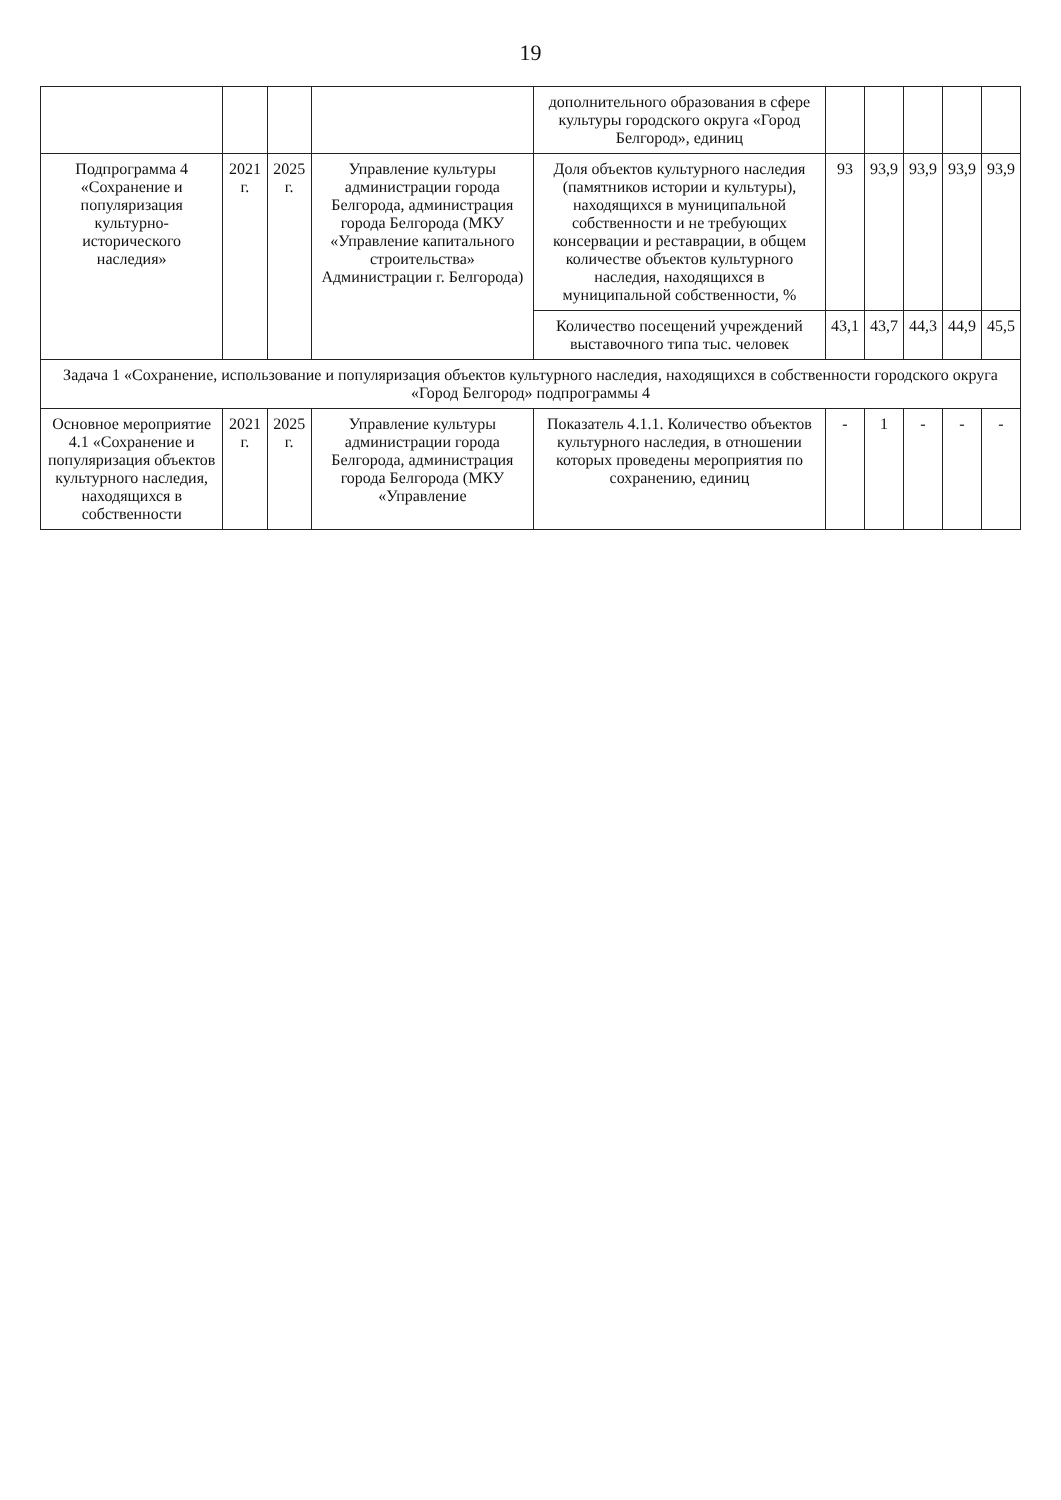19
| | | | | дополнительного образования в сфере культуры городского округа «Город Белгород», единиц | | | | | |
| Подпрограмма 4 «Сохранение и популяризация культурно-исторического наследия» | 2021 г. | 2025 г. | Управление культуры администрации города Белгорода, администрация города Белгорода (МКУ «Управление капитального строительства» Администрации г. Белгорода) | Доля объектов культурного наследия (памятников истории и культуры), находящихся в муниципальной собственности и не требующих консервации и реставрации, в общем количестве объектов культурного наследия, находящихся в муниципальной собственности, % | 93 | 93,9 | 93,9 | 93,9 | 93,9 |
| | | | | Количество посещений учреждений выставочного типа тыс. человек | 43,1 | 43,7 | 44,3 | 44,9 | 45,5 |
| Задача 1 «Сохранение, использование и популяризация объектов культурного наследия, находящихся в собственности городского округа «Город Белгород» подпрограммы 4 | | | | | | | | | |
| Основное мероприятие 4.1 «Сохранение и популяризация объектов культурного наследия, находящихся в собственности | 2021 г. | 2025 г. | Управление культуры администрации города Белгорода, администрация города Белгорода (МКУ «Управление | Показатель 4.1.1. Количество объектов культурного наследия, в отношении которых проведены мероприятия по сохранению, единиц | - | 1 | - | - | - |